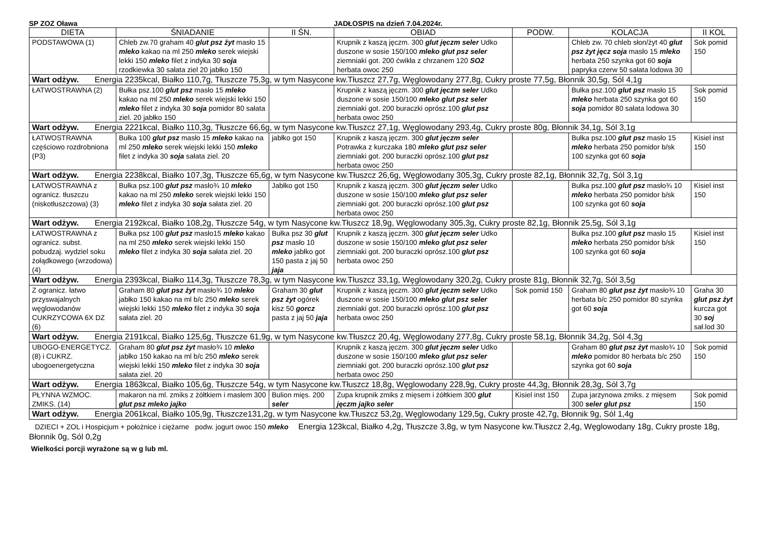SP ZOZ Oława JADŁOSPIS na dzień 7.04.2024r.
| DIETA | ŚNIADANIE | II ŚN. | OBIAD | PODW. | KOLACJA | II KOL |
| --- | --- | --- | --- | --- | --- | --- |
| PODSTAWOWA (1) | Chleb zw.70 graham 40 glut psz żyt masło 15 mleko kakao na ml 250 mleko serek wiejski lekki 150 mleko filet z indyka 30 soja rzodkiewka 30 sałata ziel 20 jabłko 150 | | Krupnik z kaszą jęczm. 300 glut jęczm seler Udko duszone w sosie 150/100 mleko glut psz seler ziemniaki got. 200 ćwikła z chrzanem 120 SO2 herbata owoc 250 | | Chleb zw. 70 chleb słon/żyt 40 glut psz żyt jęcz soja masło 15 mleko herbata 250 szynka got 60 soja papryka czerw 50 sałata lodowa 30 | Sok pomid 150 |
| Wart odżyw. Energia 2235kcal, Białko 110,7g, Tłuszcze 75,3g, w tym Nasycone kw.Tłuszcz 27,7g, Węglowodany 277,8g, Cukry proste 77,5g, Błonnik 30,5g, Sól 4,1g | | | | | | |
| ŁATWOSTRAWNA (2) | Bułka psz.100 glut psz masło 15 mleko kakao na ml 250 mleko serek wiejski lekki 150 mleko filet z indyka 30 soja pomidor 80 sałata ziel. 20 jabłko 150 | | Krupnik z kaszą jęczm. 300 glut jęczm seler Udko duszone w sosie 150/100 mleko glut psz seler ziemniaki got. 200 buraczki oprósz.100 glut psz herbata owoc 250 | | Bułka psz.100 glut psz masło 15 mleko herbata 250 szynka got 60 soja pomidor 80 sałata lodowa 30 | Sok pomid 150 |
| Wart odżyw. Energia 2221kcal, Białko 110,3g, Tłuszcze 66,6g, w tym Nasycone kw.Tłuszcz 27,1g, Węglowodany 293,4g, Cukry proste 80g, Błonnik 34,1g, Sól 3,1g | | | | | | |
| ŁATWOSTRAWNA częściowo rozdrobniona (P3) | Bułka 100 glut psz masło 15 mleko kakao na ml 250 mleko serek wiejski lekki 150 mleko filet z indyka 30 soja sałata ziel. 20 | jabłko got 150 | Krupnik z kaszą jęczm. 300 glut jęczm seler Potrawka z kurczaka 180 mleko glut psz seler ziemniaki got. 200 buraczki oprósz.100 glut psz herbata owoc 250 | | Bułka psz.100 glut psz masło 15 mleko herbata 250 pomidor b/sk 100 szynka got 60 soja | Kisiel inst 150 |
| Wart odżyw. Energia 2238kcal, Białko 107,3g, Tłuszcze 65,6g, w tym Nasycone kw.Tłuszcz 26,6g, Węglowodany 305,3g, Cukry proste 82,1g, Błonnik 32,7g, Sól 3,1g | | | | | | |
| ŁATWOSTRAWNA z ogranicz. tłuszczu (niskotłuszczowa) (3) | Bułka psz.100 glut psz masło¾ 10 mleko kakao na ml 250 mleko serek wiejski lekki 150 mleko filet z indyka 30 soja sałata ziel. 20 | Jabłko got 150 | Krupnik z kaszą jęczm. 300 glut jęczm seler Udko duszone w sosie 150/100 mleko glut psz seler ziemniaki got. 200 buraczki oprósz.100 glut psz herbata owoc 250 | | Bułka psz.100 glut psz masło¾ 10 mleko herbata 250 pomidor b/sk 100 szynka got 60 soja | Kisiel inst 150 |
| Wart odżyw. Energia 2192kcal, Białko 108,2g, Tłuszcze 54g, w tym Nasycone kw.Tłuszcz 18,9g, Węglowodany 305,3g, Cukry proste 82,1g, Błonnik 25,5g, Sól 3,1g | | | | | | |
| ŁATWOSTRAWNA z ogranicz. subst. pobudzaj. wydziel soku żołądkowego (wrzodowa) (4) | Bułka psz 100 glut psz masło15 mleko kakao na ml 250 mleko serek wiejski lekki 150 mleko filet z indyka 30 soja sałata ziel. 20 | Bułka psz 30 glut psz masło 10 mleko jabłko got 150 pasta z jaj 50 jaja | Krupnik z kaszą jęczm. 300 glut jęczm seler Udko duszone w sosie 150/100 mleko glut psz seler ziemniaki got. 200 buraczki oprósz.100 glut psz herbata owoc 250 | | Bułka psz.100 glut psz masło 15 mleko herbata 250 pomidor b/sk 100 szynka got 60 soja | Kisiel inst 150 |
| Wart odżyw. Energia 2393kcal, Białko 114,3g, Tłuszcze 78,3g, w tym Nasycone kw.Tłuszcz 33,1g, Węglowodany 320,2g, Cukry proste 81g, Błonnik 32,7g, Sól 3,5g | | | | | | |
| Z ogranicz. łatwo przyswajalnych węglowodanów CUKRZYCOWA 6X DZ (6) | Graham 80 glut psz żyt masło¾ 10 mleko jabłko 150 kakao na ml b/c 250 mleko serek wiejski lekki 150 mleko filet z indyka 30 soja sałata ziel. 20 | Graham 30 glut psz żyt ogórek kisz 50 gorcz pasta z jaj 50 jaja | Krupnik z kaszą jęczm. 300 glut jęczm seler Udko duszone w sosie 150/100 mleko glut psz seler ziemniaki got. 200 buraczki oprósz.100 glut psz herbata owoc 250 | Sok pomid 150 | Graham 80 glut psz żyt masło¾ 10 herbata b/c 250 pomidor 80 szynka got 60 soja | Graha 30 glut psz żyt kurcza got 30 soj sał.lod 30 |
| Wart odżyw. Energia 2191kcal, Białko 125,6g, Tłuszcze 61,9g, w tym Nasycone kw.Tłuszcz 20,4g, Węglowodany 277,8g, Cukry proste 58,1g, Błonnik 34,2g, Sól 4,3g | | | | | | |
| UBOGO-ENERGETYCZ.(8) i CUKRZ. ubogoenergetyczna | Graham 80 glut psz żyt masło¾ 10 mleko jabłko 150 kakao na ml b/c 250 mleko serek wiejski lekki 150 mleko filet z indyka 30 soja sałata ziel. 20 | | Krupnik z kaszą jęczm. 300 glut jęczm seler Udko duszone w sosie 150/100 mleko glut psz seler ziemniaki got. 200 buraczki oprósz.100 glut psz herbata owoc 250 | | Graham 80 glut psz żyt masło¾ 10 mleko pomidor 80 herbata b/c 250 szynka got 60 soja | Sok pomid 150 |
| Wart odżyw. Energia 1863kcal, Białko 105,6g, Tłuszcze 54g, w tym Nasycone kw.Tłuszcz 18,8g, Węglowodany 228,9g, Cukry proste 44,3g, Błonnik 28,3g, Sól 3,7g | | | | | | |
| PŁYNNA WZMOC. ZMIKS. (14) | makaron na ml. zmiks z żółtkiem i masłem 300 glut psz mleko jajko | Bulion mięs. 200 seler | Zupa krupnik zmiks z mięsem i żółtkiem 300 glut jęczm jajko seler | Kisiel inst 150 | Zupa jarzynowa zmiks. z mięsem 300 seler glut psz | Sok pomid 150 |
| Wart odżyw. Energia 2061kcal, Białko 105,9g, Tłuszcze131,2g, w tym Nasycone kw.Tłuszcz 53,2g, Węglowodany 129,5g, Cukry proste 42,7g, Błonnik 9g, Sól 1,4g | | | | | | |
DZIECI + ZOL i Hospicjum + położnice i ciężarne podw. jogurt owoc 150 mleko Energia 123kcal, Białko 4,2g, Tłuszcze 3,8g, w tym Nasycone kw.Tłuszcz 2,4g, Węglowodany 18g, Cukry proste 18g, Błonnik 0g, Sól 0,2g
Wielkości porcji wyrażone są w g lub ml.